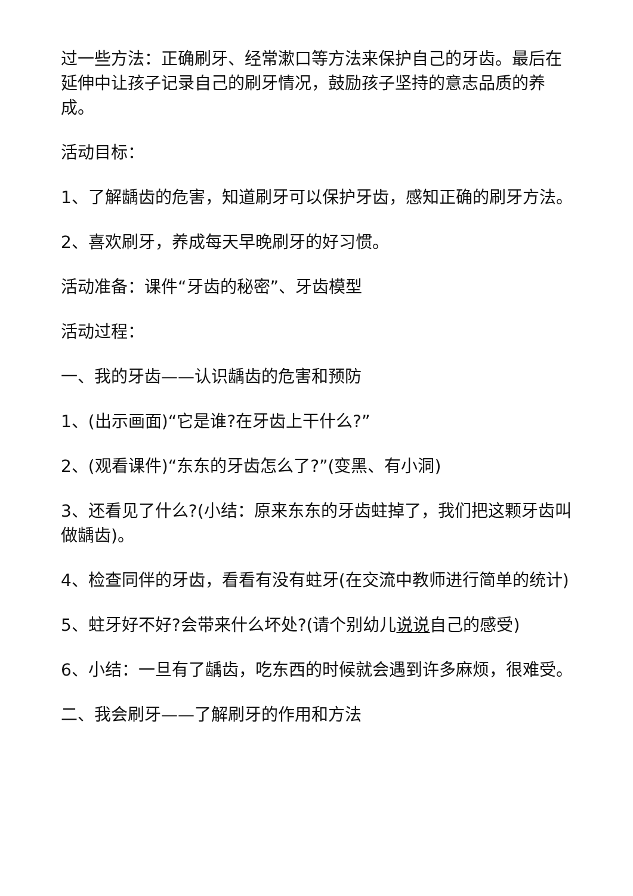过一些方法：正确刷牙、经常漱口等方法来保护自己的牙齿。最后在延伸中让孩子记录自己的刷牙情况，鼓励孩子坚持的意志品质的养成。
活动目标：
1、了解龋齿的危害，知道刷牙可以保护牙齿，感知正确的刷牙方法。
2、喜欢刷牙，养成每天早晚刷牙的好习惯。
活动准备：课件“牙齿的秘密”、牙齿模型
活动过程：
一、我的牙齿——认识龋齿的危害和预防
1、(出示画面)“它是谁?在牙齿上干什么?”
2、(观看课件)“东东的牙齿怎么了?”(变黑、有小洞)
3、还看见了什么?(小结：原来东东的牙齿蛀掉了，我们把这颗牙齿叫做龋齿)。
4、检查同伴的牙齿，看看有没有蛀牙(在交流中教师进行简单的统计)
5、蛀牙好不好?会带来什么坏处?(请个别幼儿说说自己的感受)
6、小结：一旦有了龋齿，吃东西的时候就会遇到许多麻烦，很难受。
二、我会刷牙——了解刷牙的作用和方法